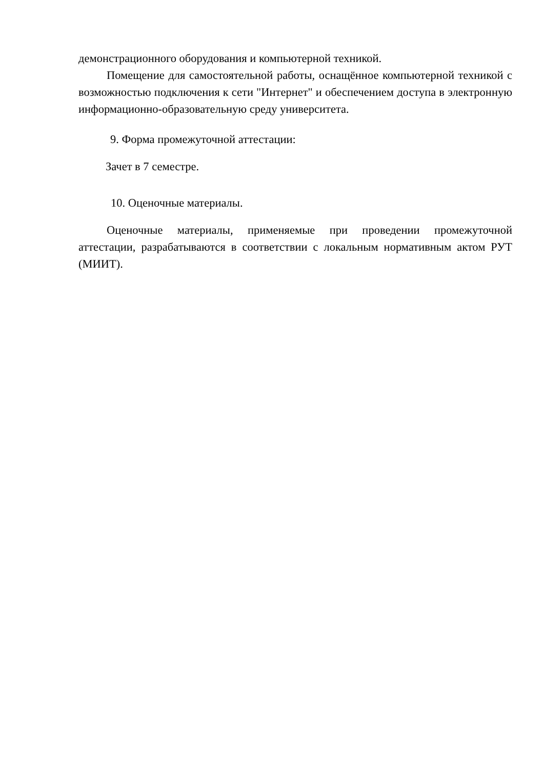демонстрационного оборудования и компьютерной техникой.
Помещение для самостоятельной работы, оснащённое компьютерной техникой с возможностью подключения к сети "Интернет" и обеспечением доступа в электронную информационно-образовательную среду университета.
9. Форма промежуточной аттестации:
Зачет в 7 семестре.
10. Оценочные материалы.
Оценочные материалы, применяемые при проведении промежуточной аттестации, разрабатываются в соответствии с локальным нормативным актом РУТ (МИИТ).